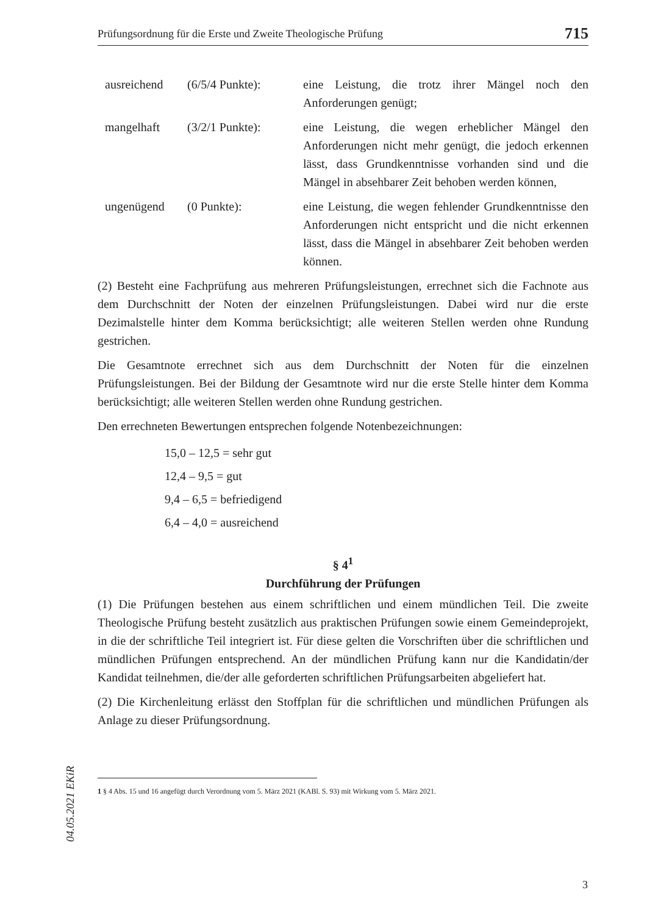Prüfungsordnung für die Erste und Zweite Theologische Prüfung 715
| ausreichend | (6/5/4 Punkte): | eine Leistung, die trotz ihrer Mängel noch den Anforderungen genügt; |
| mangelhaft | (3/2/1 Punkte): | eine Leistung, die wegen erheblicher Mängel den Anforderungen nicht mehr genügt, die jedoch erkennen lässt, dass Grundkenntnisse vorhanden sind und die Mängel in absehbarer Zeit behoben werden können, |
| ungenügend | (0 Punkte): | eine Leistung, die wegen fehlender Grundkenntnisse den Anforderungen nicht entspricht und die nicht erkennen lässt, dass die Mängel in absehbarer Zeit behoben werden können. |
(2) Besteht eine Fachprüfung aus mehreren Prüfungsleistungen, errechnet sich die Fachnote aus dem Durchschnitt der Noten der einzelnen Prüfungsleistungen. Dabei wird nur die erste Dezimalstelle hinter dem Komma berücksichtigt; alle weiteren Stellen werden ohne Rundung gestrichen.
Die Gesamtnote errechnet sich aus dem Durchschnitt der Noten für die einzelnen Prüfungsleistungen. Bei der Bildung der Gesamtnote wird nur die erste Stelle hinter dem Komma berücksichtigt; alle weiteren Stellen werden ohne Rundung gestrichen.
Den errechneten Bewertungen entsprechen folgende Notenbezeichnungen:
15,0 – 12,5 = sehr gut
12,4 – 9,5 = gut
9,4 – 6,5 = befriedigend
6,4 – 4,0 = ausreichend
§ 4<sup>1</sup>
Durchführung der Prüfungen
(1) Die Prüfungen bestehen aus einem schriftlichen und einem mündlichen Teil. Die zweite Theologische Prüfung besteht zusätzlich aus praktischen Prüfungen sowie einem Gemeindeprojekt, in die der schriftliche Teil integriert ist. Für diese gelten die Vorschriften über die schriftlichen und mündlichen Prüfungen entsprechend. An der mündlichen Prüfung kann nur die Kandidatin/der Kandidat teilnehmen, die/der alle geforderten schriftlichen Prüfungsarbeiten abgeliefert hat.
(2) Die Kirchenleitung erlässt den Stoffplan für die schriftlichen und mündlichen Prüfungen als Anlage zu dieser Prüfungsordnung.
1 § 4 Abs. 15 und 16 angefügt durch Verordnung vom 5. März 2021 (KABl. S. 93) mit Wirkung vom 5. März 2021.
04.05.2021 EKiR
3